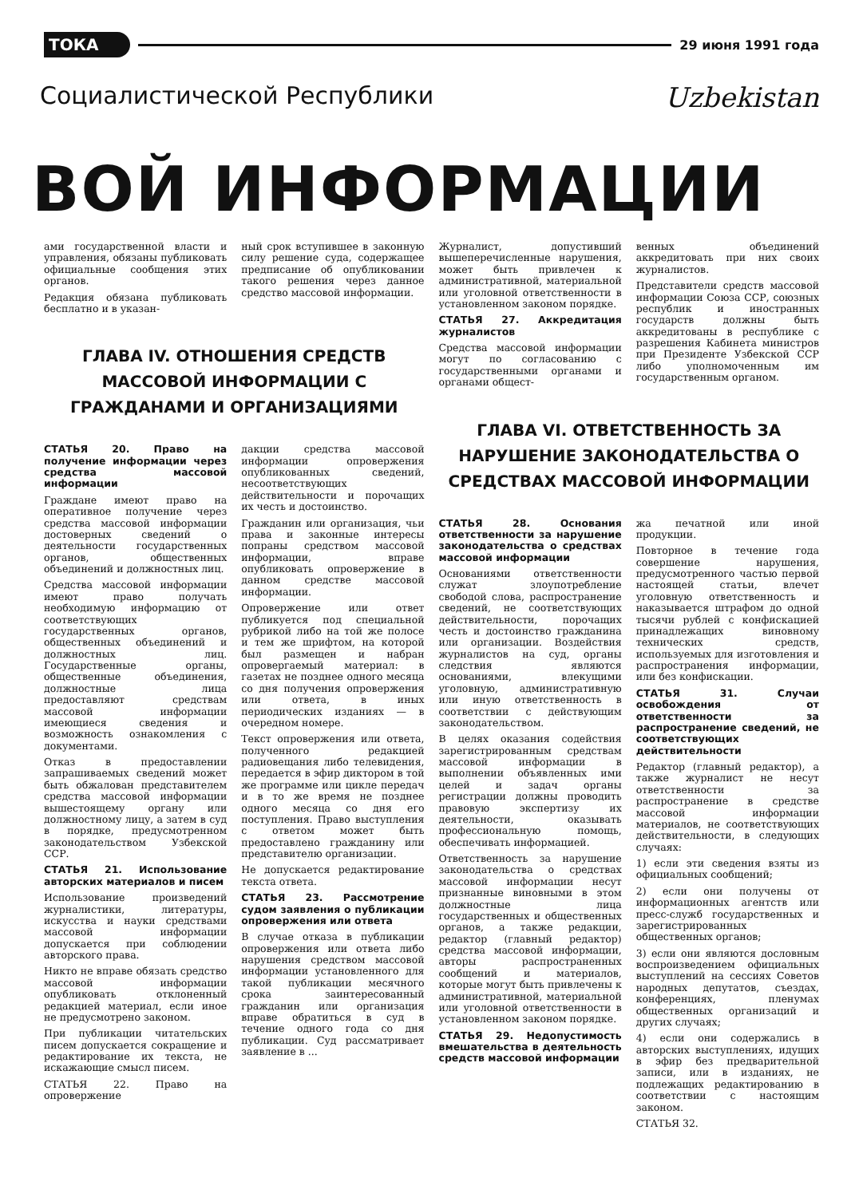ТОКА 29 июня 1991 года
Социалистической Республики Uzbekistan
ВОЙ ИНФОРМАЦИИ
ами государственной власти и управления, обязаны публиковать официальные сообщения этих органов.
Редакция обязана публиковать бесплатно и в указан-
ный срок вступившее в законную силу решение суда, содержащее предписание об опубликовании такого решения через данное средство массовой информации.
ГЛАВА IV. ОТНОШЕНИЯ СРЕДСТВ МАССОВОЙ ИНФОРМАЦИИ С ГРАЖДАНАМИ И ОРГАНИЗАЦИЯМИ
СТАТЬЯ 20. Право на получение информации через средства массовой информации
Граждане имеют право на оперативное получение через средства массовой информации достоверных сведений о деятельности государственных органов, общественных объединений и должностных лиц.
Средства массовой информации имеют право получать необходимую информацию от соответствующих государственных органов, общественных объединений и должностных лиц. Государственные органы, общественные объединения, должностные лица предоставляют средствам массовой информации имеющиеся сведения и возможность ознакомления с документами.
Отказ в предоставлении запрашиваемых сведений может быть обжалован представителем средства массовой информации вышестоящему органу или должностному лицу, а затем в суд в порядке, предусмотренном законодательством Узбекской ССР.
СТАТЬЯ 21. Использование авторских материалов и писем
Использование произведений журналистики, литературы, искусства и науки средствами массовой информации допускается при соблюдении авторского права.
Никто не вправе обязать средство массовой информации опубликовать отклоненный редакцией материал, если иное не предусмотрено законом.
При публикации читательских писем допускается сокращение и редактирование их текста, не искажающие смысл писем.
СТАТЬЯ 22. Право на опровержение
дакции средства массовой информации опровержения опубликованных сведений, несоответствующих действительности и порочащих их честь и достоинство.
Гражданин или организация, чьи права и законные интересы попраны средством массовой информации, вправе опубликовать опровержение в данном средстве массовой информации.
Опровержение или ответ публикуется под специальной рубрикой либо на той же полосе и тем же шрифтом, на которой был размещен и набран опровергаемый материал: в газетах не позднее одного месяца со дня получения опровержения или ответа, в иных периодических изданиях — в очередном номере.
Текст опровержения или ответа, полученного редакцией радиовещания либо телевидения, передается в эфир диктором в той же программе или цикле передач и в то же время не позднее одного месяца со дня его поступления. Право выступления с ответом может быть предоставлено гражданину или представителю организации.
Не допускается редактирование текста ответа.
СТАТЬЯ 23. Рассмотрение судом заявления о публикации опровержения или ответа
В случае отказа в публикации опровержения или ответа либо нарушения средством массовой информации установленного для такой публикации месячного срока заинтересованный гражданин или организация вправе обратиться в суд в течение одного года со дня публикации. Суд рассматривает заявление в ...
Журналист, допустивший вышеперечисленные нарушения, может быть привлечен к административной, материальной или уголовной ответственности в установленном законом порядке.
СТАТЬЯ 27. Аккредитация журналистов
Средства массовой информации могут по согласованию с государственными органами и органами общест-
венных объединений аккредитовать при них своих журналистов.
Представители средств массовой информации Союза ССР, союзных республик и иностранных государств должны быть аккредитованы в республике с разрешения Кабинета министров при Президенте Узбекской ССР либо уполномоченным им государственным органом.
ГЛАВА VI. ОТВЕТСТВЕННОСТЬ ЗА НАРУШЕНИЕ ЗАКОНОДАТЕЛЬСТВА О СРЕДСТВАХ МАССОВОЙ ИНФОРМАЦИИ
СТАТЬЯ 28. Основания ответственности за нарушение законодательства о средствах массовой информации
Основаниями ответственности служат злоупотребление свободой слова, распространение сведений, не соответствующих действительности, порочащих честь и достоинство гражданина или организации. Воздействия журналистов на суд, органы следствия являются основаниями, влекущими уголовную, административную или иную ответственность в соответствии с действующим законодательством.
В целях оказания содействия зарегистрированным средствам массовой информации в выполнении объявленных ими целей и задач органы регистрации должны проводить правовую экспертизу их деятельности, оказывать профессиональную помощь, обеспечивать информацией.
Ответственность за нарушение законодательства о средствах массовой информации несут признанные виновными в этом должностные лица государственных и общественных органов, а также редакции, редактор (главный редактор) средства массовой информации, авторы распространенных сообщений и материалов, которые могут быть привлечены к административной, материальной или уголовной ответственности в установленном законом порядке.
СТАТЬЯ 29. Недопустимость вмешательства в деятельность средств массовой информации
жа печатной или иной продукции.
Повторное в течение года совершение нарушения, предусмотренного частью первой настоящей статьи, влечет уголовную ответственность и наказывается штрафом до одной тысячи рублей с конфискацией принадлежащих виновному технических средств, используемых для изготовления и распространения информации, или без конфискации.
СТАТЬЯ 31. Случаи освобождения от ответственности за распространение сведений, не соответствующих действительности
Редактор (главный редактор), а также журналист не несут ответственности за распространение в средстве массовой информации материалов, не соответствующих действительности, в следующих случаях:
1) если эти сведения взяты из официальных сообщений;
2) если они получены от информационных агентств или пресс-служб государственных и зарегистрированных общественных органов;
3) если они являются дословным воспроизведением официальных выступлений на сессиях Советов народных депутатов, съездах, конференциях, пленумах общественных организаций и других случаях;
4) если они содержались в авторских выступлениях, идущих в эфир без предварительной записи, или в изданиях, не подлежащих редактированию в соответствии с настоящим законом.
СТАТЬЯ 32.